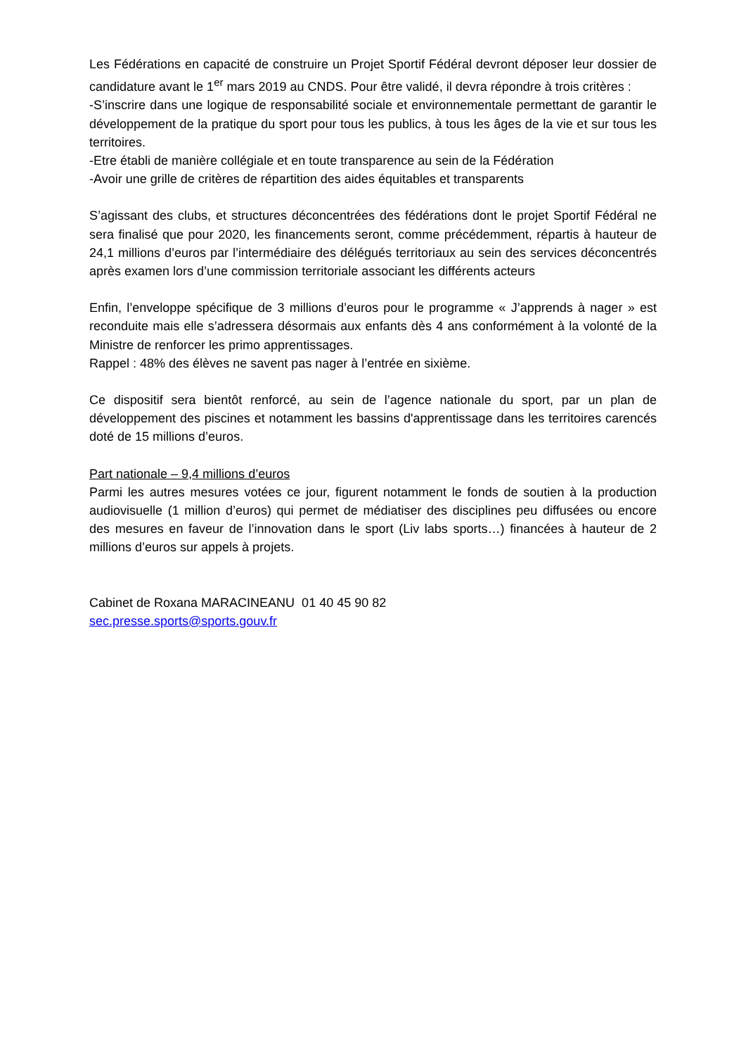Les Fédérations en capacité de construire un Projet Sportif Fédéral devront déposer leur dossier de candidature avant le 1<sup>er</sup> mars 2019 au CNDS. Pour être validé, il devra répondre à trois critères :
-S’inscrire dans une logique de responsabilité sociale et environnementale permettant de garantir le développement de la pratique du sport pour tous les publics, à tous les âges de la vie et sur tous les territoires.
-Etre établi de manière collégiale et en toute transparence au sein de la Fédération
-Avoir une grille de critères de répartition des aides équitables et transparents
S’agissant des clubs, et structures déconcentrées des fédérations dont le projet Sportif Fédéral ne sera finalisé que pour 2020, les financements seront, comme précédemment, répartis à hauteur de 24,1 millions d’euros par l’intermédiaire des délégués territoriaux au sein des services déconcentrés après examen lors d’une commission territoriale associant les différents acteurs
Enfin, l’enveloppe spécifique de 3 millions d’euros pour le programme « J’apprends à nager » est reconduite mais elle s’adressera désormais aux enfants dès 4 ans conformément à la volonté de la Ministre de renforcer les primo apprentissages.
Rappel : 48% des élèves ne savent pas nager à l’entrée en sixième.
Ce dispositif sera bientôt renforcé, au sein de l’agence nationale du sport, par un plan de développement des piscines et notamment les bassins d'apprentissage dans les territoires carencés doté de 15 millions d’euros.
Part nationale – 9,4 millions d’euros
Parmi les autres mesures votées ce jour, figurent notamment le fonds de soutien à la production audiovisuelle (1 million d’euros) qui permet de médiatiser des disciplines peu diffusées ou encore des mesures en faveur de l’innovation dans le sport (Liv labs sports…) financées à hauteur de 2 millions d’euros sur appels à projets.
Cabinet de Roxana MARACINEANU 01 40 45 90 82
sec.presse.sports@sports.gouv.fr